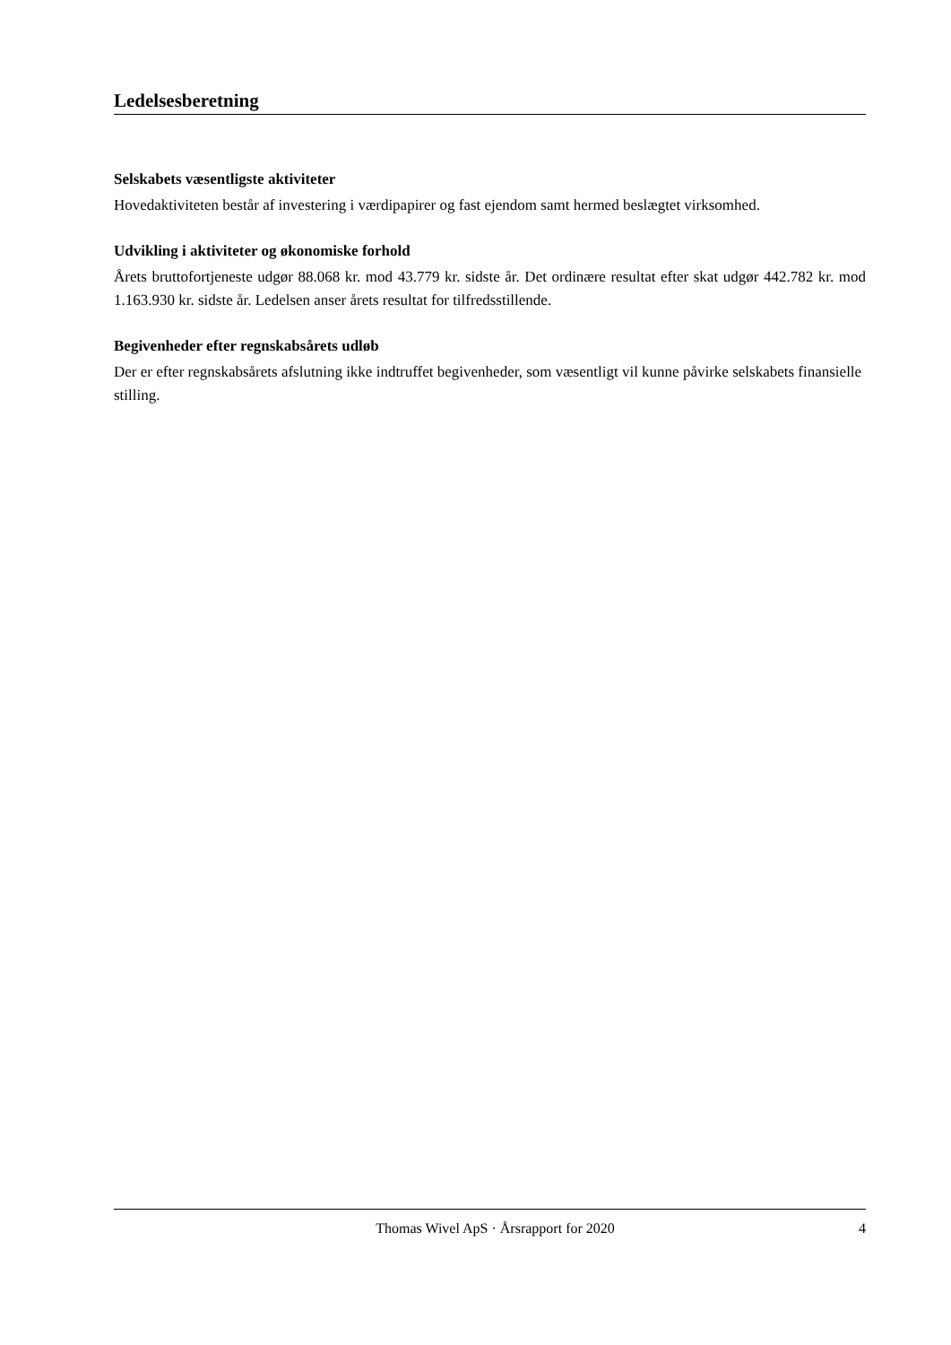Ledelsesberetning
Selskabets væsentligste aktiviteter
Hovedaktiviteten består af investering i værdipapirer og fast ejendom samt hermed beslægtet virksomhed.
Udvikling i aktiviteter og økonomiske forhold
Årets bruttofortjeneste udgør 88.068 kr. mod 43.779 kr. sidste år. Det ordinære resultat efter skat udgør 442.782 kr. mod 1.163.930 kr. sidste år. Ledelsen anser årets resultat for tilfredsstillende.
Begivenheder efter regnskabsårets udløb
Der er efter regnskabsårets afslutning ikke indtruffet begivenheder, som væsentligt vil kunne påvirke selskabets finansielle stilling.
Thomas Wivel ApS · Årsrapport for 2020 4